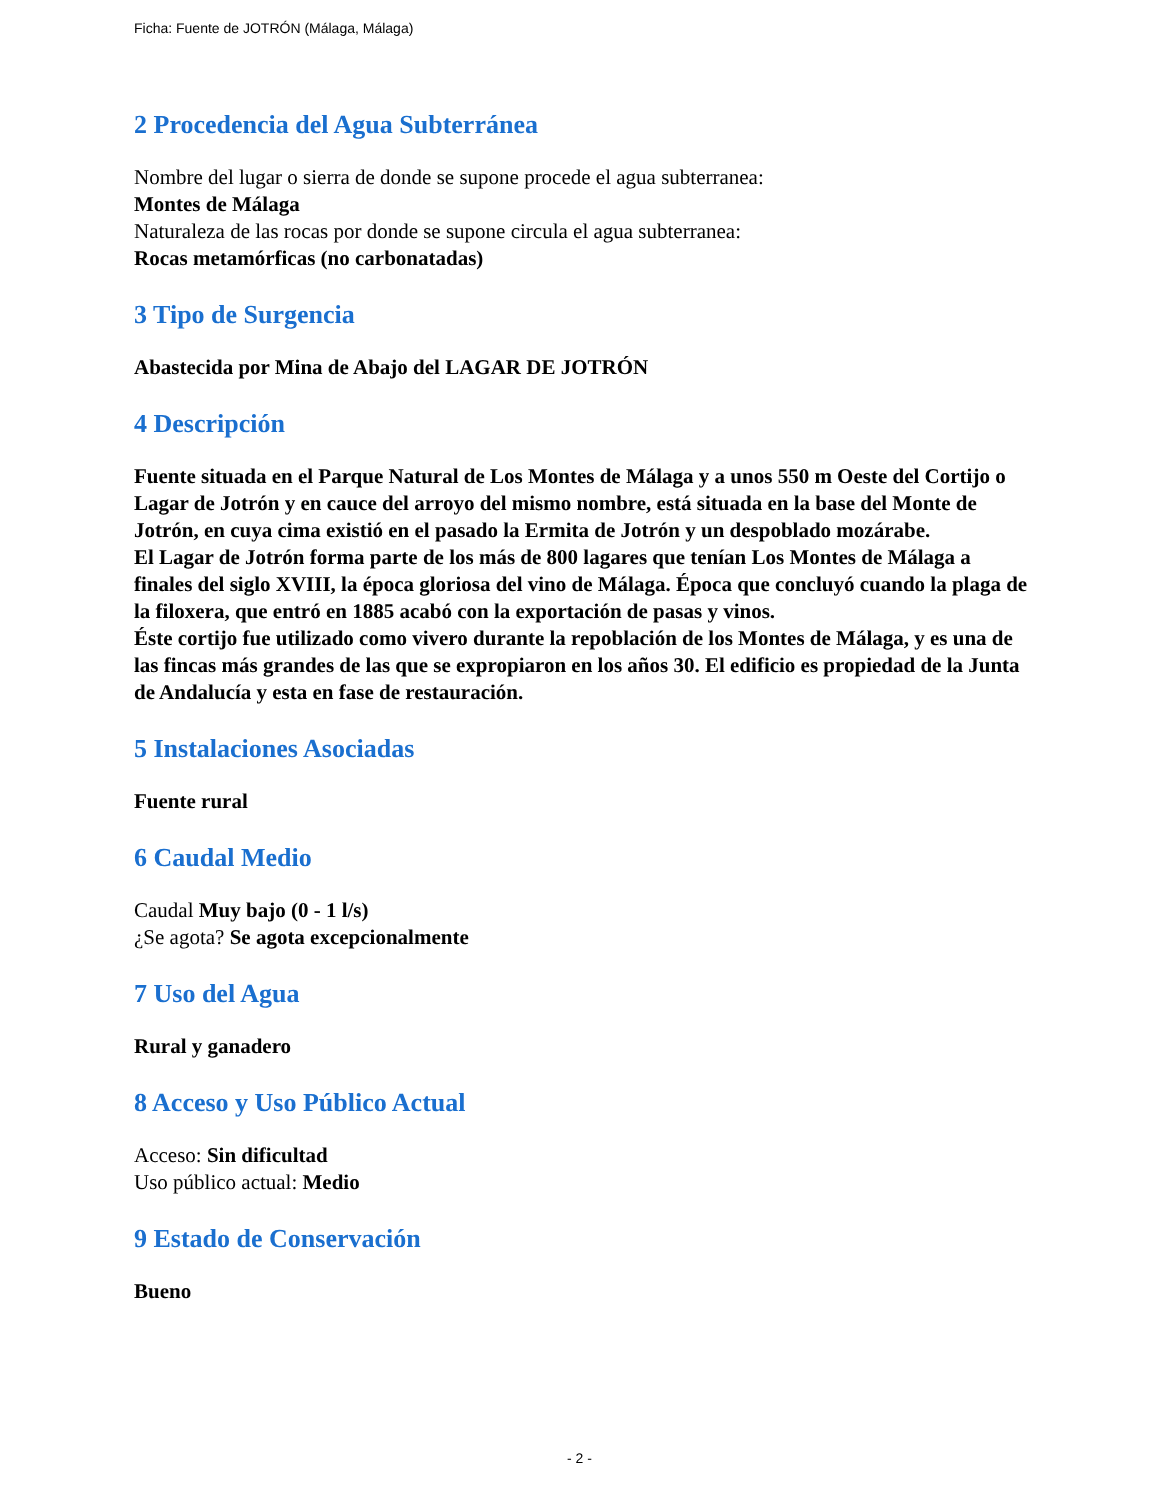Ficha: Fuente de JOTRÓN (Málaga, Málaga)
2 Procedencia del Agua Subterránea
Nombre del lugar o sierra de donde se supone procede el agua subterranea:
Montes de Málaga
Naturaleza de las rocas por donde se supone circula el agua subterranea:
Rocas metamórficas (no carbonatadas)
3 Tipo de Surgencia
Abastecida por Mina de Abajo del LAGAR DE JOTRÓN
4 Descripción
Fuente situada en el Parque Natural de Los Montes de Málaga y a unos 550 m Oeste del Cortijo o Lagar de Jotrón y en cauce del arroyo del mismo nombre, está situada en la base del Monte de Jotrón, en cuya cima existió en el pasado la Ermita de Jotrón y un despoblado mozárabe.
El Lagar de Jotrón forma parte de los más de 800 lagares que tenían Los Montes de Málaga a finales del siglo XVIII, la época gloriosa del vino de Málaga. Época que concluyó cuando la plaga de la filoxera, que entró en 1885 acabó con la exportación de pasas y vinos.
Éste cortijo fue utilizado como vivero durante la repoblación de los Montes de Málaga, y es una de las fincas más grandes de las que se expropiaron en los años 30. El edificio es propiedad de la Junta de Andalucía y esta en fase de restauración.
5 Instalaciones Asociadas
Fuente rural
6 Caudal Medio
Caudal Muy bajo (0 - 1 l/s)
¿Se agota? Se agota excepcionalmente
7 Uso del Agua
Rural y ganadero
8 Acceso y Uso Público Actual
Acceso: Sin dificultad
Uso público actual: Medio
9 Estado de Conservación
Bueno
- 2 -